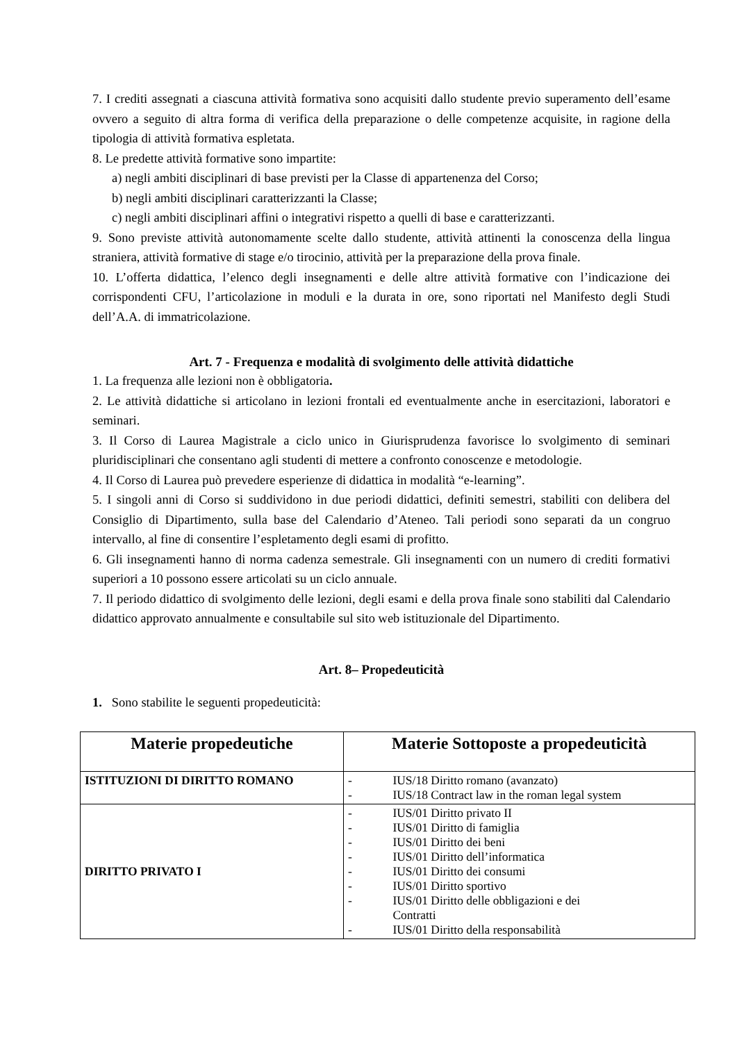7. I crediti assegnati a ciascuna attività formativa sono acquisiti dallo studente previo superamento dell’esame ovvero a seguito di altra forma di verifica della preparazione o delle competenze acquisite, in ragione della tipologia di attività formativa espletata.
8. Le predette attività formative sono impartite:
a) negli ambiti disciplinari di base previsti per la Classe di appartenenza del Corso;
b) negli ambiti disciplinari caratterizzanti la Classe;
c) negli ambiti disciplinari affini o integrativi rispetto a quelli di base e caratterizzanti.
9. Sono previste attività autonomamente scelte dallo studente, attività attinenti la conoscenza della lingua straniera, attività formative di stage e/o tirocinio, attività per la preparazione della prova finale.
10. L’offerta didattica, l’elenco degli insegnamenti e delle altre attività formative con l’indicazione dei corrispondenti CFU, l’articolazione in moduli e la durata in ore, sono riportati nel Manifesto degli Studi dell’A.A. di immatricolazione.
Art. 7 - Frequenza e modalità di svolgimento delle attività didattiche
1. La frequenza alle lezioni non è obbligatoria.
2. Le attività didattiche si articolano in lezioni frontali ed eventualmente anche in esercitazioni, laboratori e seminari.
3. Il Corso di Laurea Magistrale a ciclo unico in Giurisprudenza favorisce lo svolgimento di seminari pluridisciplinari che consentano agli studenti di mettere a confronto conoscenze e metodologie.
4. Il Corso di Laurea può prevedere esperienze di didattica in modalità “e-learning”.
5. I singoli anni di Corso si suddividono in due periodi didattici, definiti semestri, stabiliti con delibera del Consiglio di Dipartimento, sulla base del Calendario d’Ateneo. Tali periodi sono separati da un congruo intervallo, al fine di consentire l’espletamento degli esami di profitto.
6. Gli insegnamenti hanno di norma cadenza semestrale. Gli insegnamenti con un numero di crediti formativi superiori a 10 possono essere articolati su un ciclo annuale.
7. Il periodo didattico di svolgimento delle lezioni, degli esami e della prova finale sono stabiliti dal Calendario didattico approvato annualmente e consultabile sul sito web istituzionale del Dipartimento.
Art. 8– Propedeuticità
1. Sono stabilite le seguenti propedeuticità:
| Materie propedeutiche | Materie Sottoposte a propedeuticità |
| --- | --- |
| ISTITUZIONI DI DIRITTO ROMANO | - IUS/18 Diritto romano (avanzato) - IUS/18 Contract law in the roman legal system |
| DIRITTO PRIVATO I | - IUS/01 Diritto privato II - IUS/01 Diritto di famiglia - IUS/01 Diritto dei beni - IUS/01 Diritto dell’informatica - IUS/01 Diritto dei consumi - IUS/01 Diritto sportivo - IUS/01 Diritto delle obbligazioni e dei Contratti - IUS/01 Diritto della responsabilità |